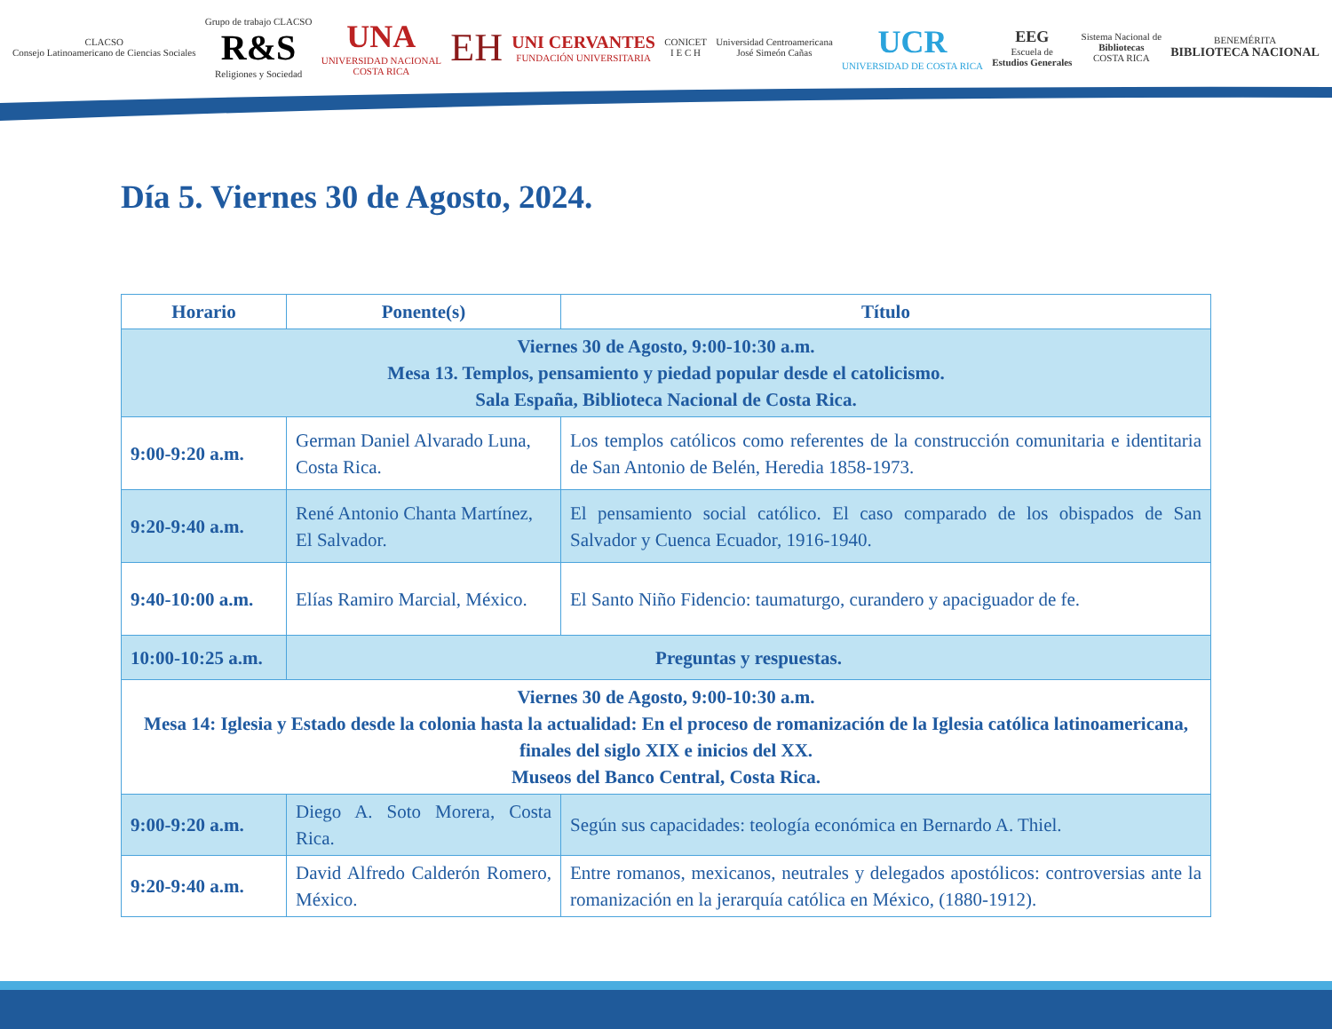CLACSO
Consejo Latinoamericano de Ciencias Sociales
Grupo de trabajo CLACSO
R&S
Religiones y Sociedad
UNA
UNIVERSIDAD NACIONAL
COSTA RICA
EH
UNI CERVANTES
FUNDACIÓN UNIVERSITARIA
CONICET
I E C H
Universidad Centroamericana
José Simeón Cañas
UCR
UNIVERSIDAD DE COSTA RICA
EEG
Escuela de
Estudios Generales
Sistema Nacional de
Bibliotecas
COSTA RICA
BENEMÉRITA
BIBLIOTECA NACIONAL
Día 5. Viernes 30 de Agosto, 2024.
| Horario | Ponente(s) | Título |
| --- | --- | --- |
| Viernes 30 de Agosto, 9:00-10:30 a.m. Mesa 13. Templos, pensamiento y piedad popular desde el catolicismo. Sala España, Biblioteca Nacional de Costa Rica. | | |
| 9:00-9:20 a.m. | German Daniel Alvarado Luna, Costa Rica. | Los templos católicos como referentes de la construcción comunitaria e identitaria de San Antonio de Belén, Heredia 1858-1973. |
| 9:20-9:40 a.m. | René Antonio Chanta Martínez, El Salvador. | El pensamiento social católico. El caso comparado de los obispados de San Salvador y Cuenca Ecuador, 1916-1940. |
| 9:40-10:00 a.m. | Elías Ramiro Marcial, México. | El Santo Niño Fidencio: taumaturgo, curandero y apaciguador de fe. |
| 10:00-10:25 a.m. | Preguntas y respuestas. | |
| Viernes 30 de Agosto, 9:00-10:30 a.m. Mesa 14: Iglesia y Estado desde la colonia hasta la actualidad: En el proceso de romanización de la Iglesia católica latinoamericana, finales del siglo XIX e inicios del XX. Museos del Banco Central, Costa Rica. | | |
| 9:00-9:20 a.m. | Diego A. Soto Morera, Costa Rica. | Según sus capacidades: teología económica en Bernardo A. Thiel. |
| 9:20-9:40 a.m. | David Alfredo Calderón Romero, México. | Entre romanos, mexicanos, neutrales y delegados apostólicos: controversias ante la romanización en la jerarquía católica en México, (1880-1912). |